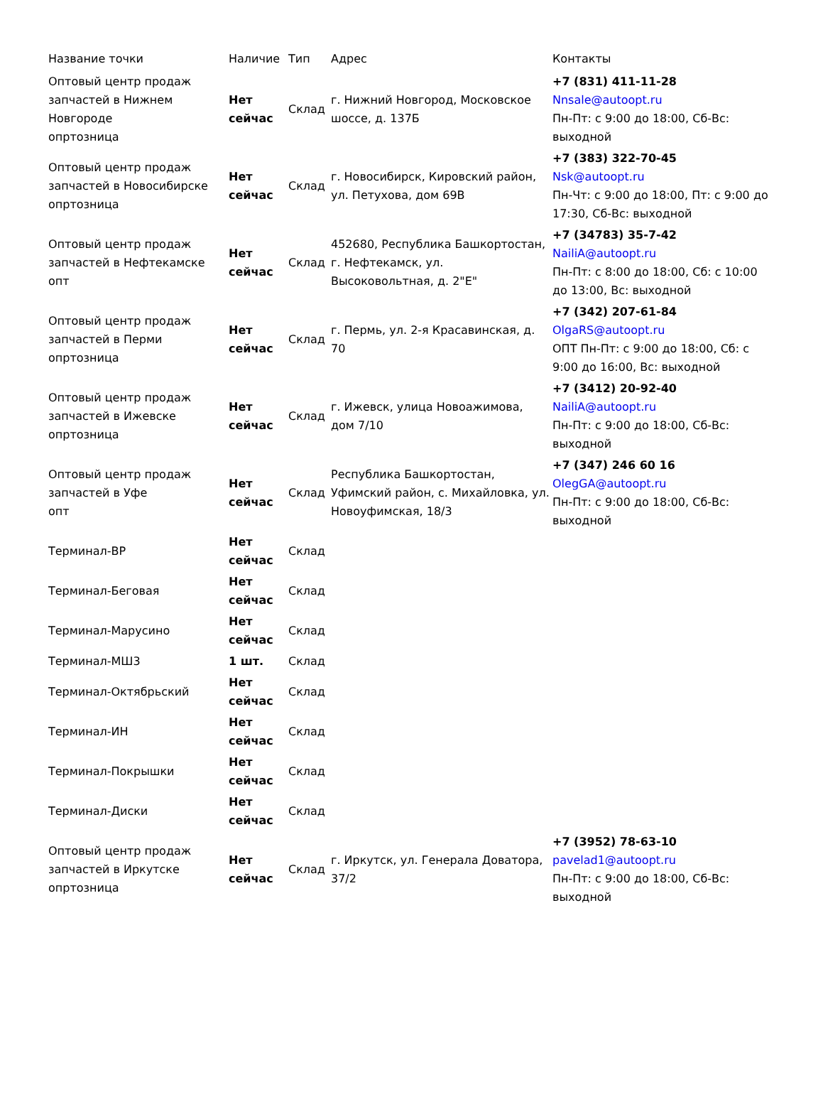| Название точки | Наличие | Тип | Адрес | Контакты |
| --- | --- | --- | --- | --- |
| Оптовый центр продаж запчастей в Нижнем Новгороде опртозница | Нет сейчас | Склад | г. Нижний Новгород, Московское шоссе, д. 137Б | +7 (831) 411-11-28 Nnsale@autoopt.ru Пн-Пт: с 9:00 до 18:00, Сб-Вс: выходной |
| Оптовый центр продаж запчастей в Новосибирске опртозница | Нет сейчас | Склад | г. Новосибирск, Кировский район, ул. Петухова, дом 69В | +7 (383) 322-70-45 Nsk@autoopt.ru Пн-Чт: с 9:00 до 18:00, Пт: с 9:00 до 17:30, Сб-Вс: выходной |
| Оптовый центр продаж запчастей в Нефтекамске опт | Нет сейчас | Склад | 452680, Республика Башкортостан, г. Нефтекамск, ул. Высоковольтная, д. 2"Е" | +7 (34783) 35-7-42 NailiA@autoopt.ru Пн-Пт: с 8:00 до 18:00, Сб: с 10:00 до 13:00, Вс: выходной |
| Оптовый центр продаж запчастей в Перми опртозница | Нет сейчас | Склад | г. Пермь, ул. 2-я Красавинская, д. 70 | +7 (342) 207-61-84 OlgaRS@autoopt.ru ОПТ Пн-Пт: с 9:00 до 18:00, Сб: с 9:00 до 16:00, Вс: выходной |
| Оптовый центр продаж запчастей в Ижевске опртозница | Нет сейчас | Склад | г. Ижевск, улица Новоажимова, дом 7/10 | +7 (3412) 20-92-40 NailiA@autoopt.ru Пн-Пт: с 9:00 до 18:00, Сб-Вс: выходной |
| Оптовый центр продаж запчастей в Уфе опт | Нет сейчас | Склад | Республика Башкортостан, Уфимский район, с. Михайловка, ул. Новоуфимская, 18/3 | +7 (347) 246 60 16 OlegGA@autoopt.ru Пн-Пт: с 9:00 до 18:00, Сб-Вс: выходной |
| Терминал-ВР | Нет сейчас | Склад | | |
| Терминал-Беговая | Нет сейчас | Склад | | |
| Терминал-Марусино | Нет сейчас | Склад | | |
| Терминал-МШ3 | 1 шт. | Склад | | |
| Терминал-Октябрьский | Нет сейчас | Склад | | |
| Терминал-ИН | Нет сейчас | Склад | | |
| Терминал-Покрышки | Нет сейчас | Склад | | |
| Терминал-Диски | Нет сейчас | Склад | | |
| Оптовый центр продаж запчастей в Иркутске опртозница | Нет сейчас | Склад | г. Иркутск, ул. Генерала Доватора, 37/2 | +7 (3952) 78-63-10 pavelad1@autoopt.ru Пн-Пт: с 9:00 до 18:00, Сб-Вс: выходной |